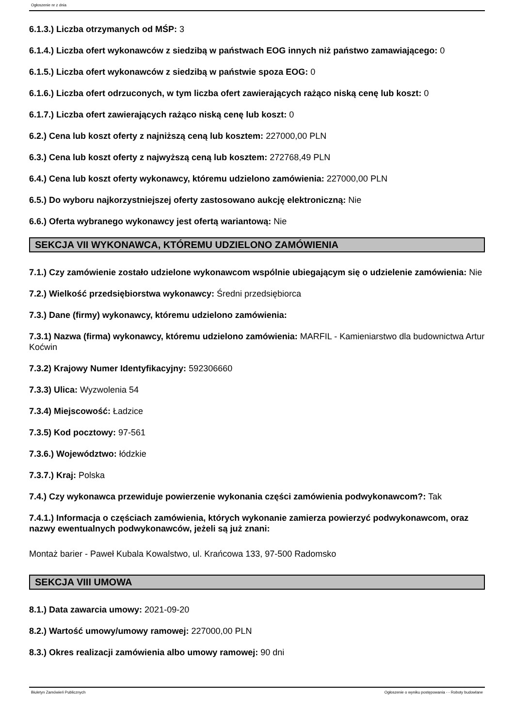Ogłoszenie nr z dnia
6.1.3.) Liczba otrzymanych od MŚP: 3
6.1.4.) Liczba ofert wykonawców z siedzibą w państwach EOG innych niż państwo zamawiającego: 0
6.1.5.) Liczba ofert wykonawców z siedzibą w państwie spoza EOG: 0
6.1.6.) Liczba ofert odrzuconych, w tym liczba ofert zawierających rażąco niską cenę lub koszt: 0
6.1.7.) Liczba ofert zawierających rażąco niską cenę lub koszt: 0
6.2.) Cena lub koszt oferty z najniższą ceną lub kosztem: 227000,00 PLN
6.3.) Cena lub koszt oferty z najwyższą ceną lub kosztem: 272768,49 PLN
6.4.) Cena lub koszt oferty wykonawcy, któremu udzielono zamówienia: 227000,00 PLN
6.5.) Do wyboru najkorzystniejszej oferty zastosowano aukcję elektroniczną: Nie
6.6.) Oferta wybranego wykonawcy jest ofertą wariantową: Nie
SEKCJA VII WYKONAWCA, KTÓREMU UDZIELONO ZAMÓWIENIA
7.1.) Czy zamówienie zostało udzielone wykonawcom wspólnie ubiegającym się o udzielenie zamówienia: Nie
7.2.) Wielkość przedsiębiorstwa wykonawcy: Średni przedsiębiorca
7.3.) Dane (firmy) wykonawcy, któremu udzielono zamówienia:
7.3.1) Nazwa (firma) wykonawcy, któremu udzielono zamówienia: MARFIL - Kamieniarstwo dla budownictwa Artur Koćwin
7.3.2) Krajowy Numer Identyfikacyjny: 592306660
7.3.3) Ulica: Wyzwolenia 54
7.3.4) Miejscowość: Ładzice
7.3.5) Kod pocztowy: 97-561
7.3.6.) Województwo: łódzkie
7.3.7.) Kraj: Polska
7.4.) Czy wykonawca przewiduje powierzenie wykonania części zamówienia podwykonawcom?: Tak
7.4.1.) Informacja o częściach zamówienia, których wykonanie zamierza powierzyć podwykonawcom, oraz nazwy ewentualnych podwykonawców, jeżeli są już znani:
Montaż barier - Paweł Kubala Kowalstwo, ul. Krańcowa 133, 97-500 Radomsko
SEKCJA VIII UMOWA
8.1.) Data zawarcia umowy: 2021-09-20
8.2.) Wartość umowy/umowy ramowej: 227000,00 PLN
8.3.) Okres realizacji zamówienia albo umowy ramowej: 90 dni
Biuletyn Zamówień Publicznych Ogłoszenie o wyniku postępowania - - Roboty budowlane